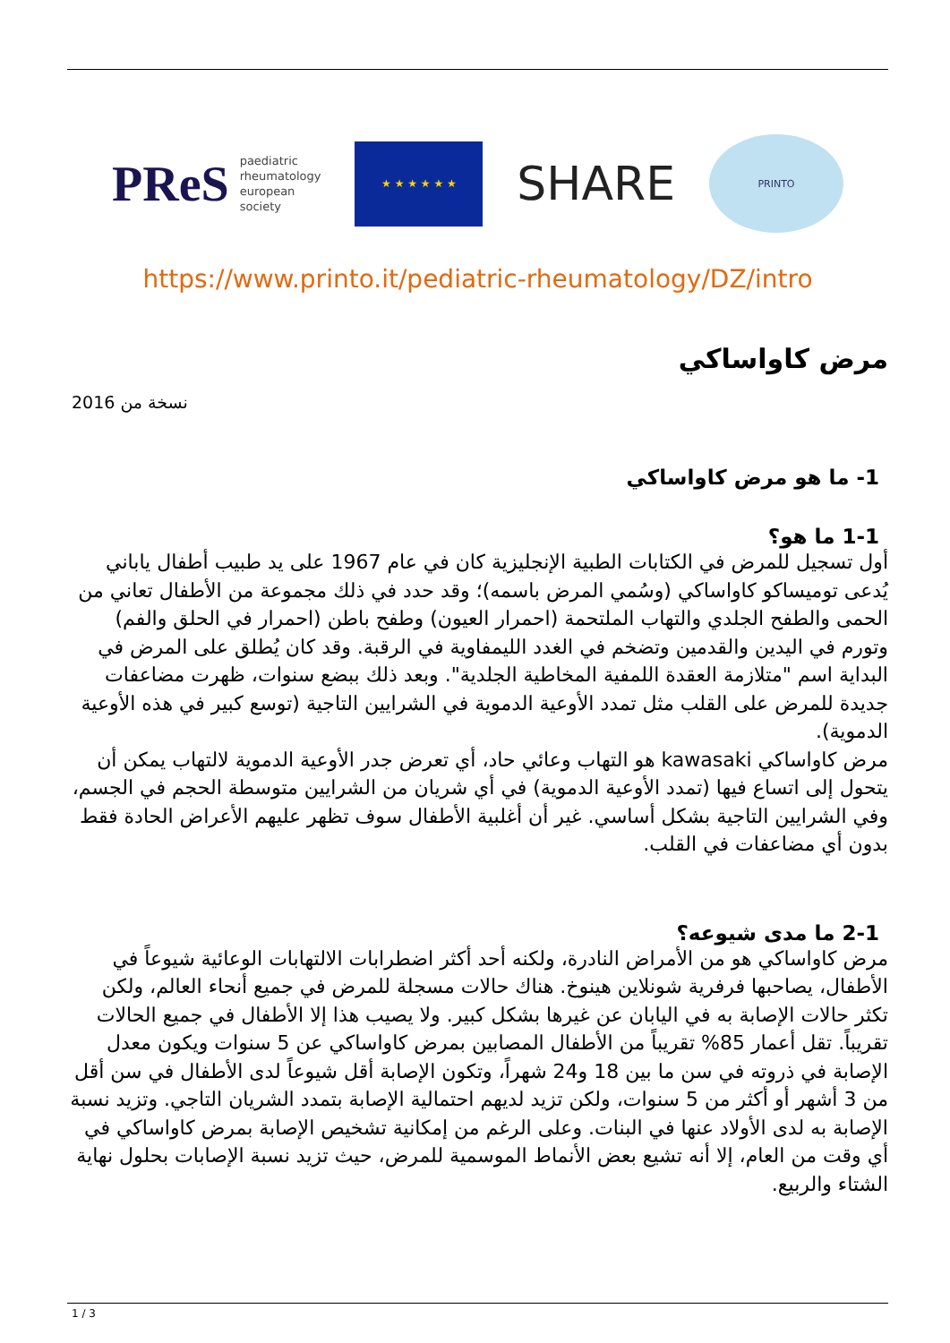PReS paediatric
rheumatology
european
society
★ ★ ★ ★ ★ ★
SHARE
PRINTO
https://www.printo.it/pediatric-rheumatology/DZ/intro
مرض كاواساكي
نسخة من 2016
1- ما هو مرض كاواساكي
1-1 ما هو؟
أول تسجيل للمرض في الكتابات الطبية الإنجليزية كان في عام 1967 على يد طبيب أطفال ياباني يُدعى توميساكو كاواساكي (وسُمي المرض باسمه)؛ وقد حدد في ذلك مجموعة من الأطفال تعاني من الحمى والطفح الجلدي والتهاب الملتحمة (احمرار العيون) وطفح باطن (احمرار في الحلق والفم) وتورم في اليدين والقدمين وتضخم في الغدد الليمفاوية في الرقبة. وقد كان يُطلق على المرض في البداية اسم "متلازمة العقدة اللمفية المخاطية الجلدية". وبعد ذلك ببضع سنوات، ظهرت مضاعفات جديدة للمرض على القلب مثل تمدد الأوعية الدموية في الشرايين التاجية (توسع كبير في هذه الأوعية الدموية).
مرض كاواساكي kawasaki هو التهاب وعائي حاد، أي تعرض جدر الأوعية الدموية لالتهاب يمكن أن يتحول إلى اتساع فيها (تمدد الأوعية الدموية) في أي شريان من الشرايين متوسطة الحجم في الجسم، وفي الشرايين التاجية بشكل أساسي. غير أن أغلبية الأطفال سوف تظهر عليهم الأعراض الحادة فقط بدون أي مضاعفات في القلب.
2-1 ما مدى شيوعه؟
مرض كاواساكي هو من الأمراض النادرة، ولكنه أحد أكثر اضطرابات الالتهابات الوعائية شيوعاً في الأطفال، يصاحبها فرفرية شونلاين هينوخ. هناك حالات مسجلة للمرض في جميع أنحاء العالم، ولكن تكثر حالات الإصابة به في اليابان عن غيرها بشكل كبير. ولا يصيب هذا إلا الأطفال في جميع الحالات تقريباً. تقل أعمار 85% تقريباً من الأطفال المصابين بمرض كاواساكي عن 5 سنوات ويكون معدل الإصابة في ذروته في سن ما بين 18 و24 شهراً، وتكون الإصابة أقل شيوعاً لدى الأطفال في سن أقل من 3 أشهر أو أكثر من 5 سنوات، ولكن تزيد لديهم احتمالية الإصابة بتمدد الشريان التاجي. وتزيد نسبة الإصابة به لدى الأولاد عنها في البنات. وعلى الرغم من إمكانية تشخيص الإصابة بمرض كاواساكي في أي وقت من العام، إلا أنه تشيع بعض الأنماط الموسمية للمرض، حيث تزيد نسبة الإصابات بحلول نهاية الشتاء والربيع.
1 / 3